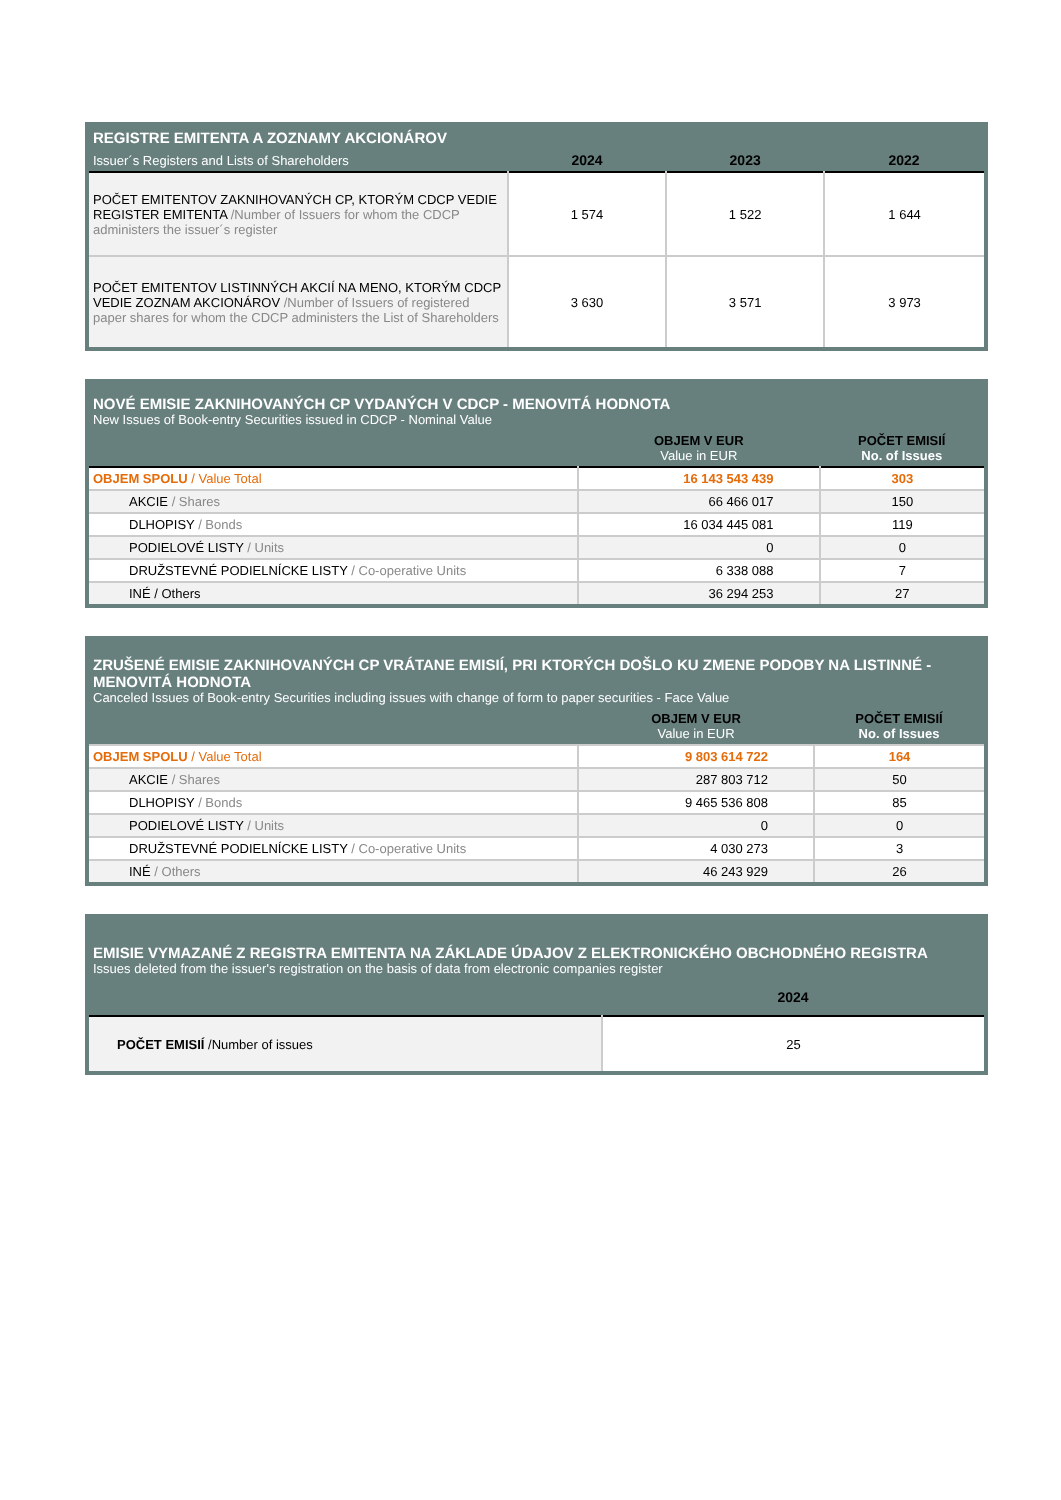| REGISTRE EMITENTA A ZOZNAMY AKCIONÁROV | | | |
| --- | --- | --- | --- |
| Issuer´s Registers and Lists of Shareholders | 2024 | 2023 | 2022 |
| POČET EMITENTOV ZAKNIHOVANÝCH CP, KTORÝM CDCP VEDIE REGISTER EMITENTA /Number of Issuers for whom the CDCP administers the issuer´s register | 1 574 | 1 522 | 1 644 |
| POČET EMITENTOV LISTINNÝCH AKCIÍ NA MENO, KTORÝM CDCP VEDIE ZOZNAM AKCIONÁROV /Number of Issuers of registered paper shares for whom the CDCP administers the List of Shareholders | 3 630 | 3 571 | 3 973 |
| NOVÉ EMISIE ZAKNIHOVANÝCH CP VYDANÝCH V CDCP - MENOVITÁ HODNOTA New Issues of Book-entry Securities issued in CDCP - Nominal Value | | |
| --- | --- | --- |
| | OBJEM V EUR Value in EUR | POČET EMISIÍ No. of Issues |
| OBJEM SPOLU / Value Total | 16 143 543 439 | 303 |
| AKCIE / Shares | 66 466 017 | 150 |
| DLHOPISY / Bonds | 16 034 445 081 | 119 |
| PODIELOVÉ LISTY / Units | 0 | 0 |
| DRUŽSTEVNÉ PODIELNÍCKE LISTY / Co-operative Units | 6 338 088 | 7 |
| INÉ / Others | 36 294 253 | 27 |
| ZRUŠENÉ EMISIE ZAKNIHOVANÝCH CP VRÁTANE EMISIÍ, PRI KTORÝCH DOŠLO KU ZMENE PODOBY NA LISTINNÉ - MENOVITÁ HODNOTA Canceled Issues of Book-entry Securities including issues with change of form to paper securities - Face Value | | |
| --- | --- | --- |
| | OBJEM V EUR Value in EUR | POČET EMISIÍ No. of Issues |
| OBJEM SPOLU / Value Total | 9 803 614 722 | 164 |
| AKCIE / Shares | 287 803 712 | 50 |
| DLHOPISY / Bonds | 9 465 536 808 | 85 |
| PODIELOVÉ LISTY / Units | 0 | 0 |
| DRUŽSTEVNÉ PODIELNÍCKE LISTY / Co-operative Units | 4 030 273 | 3 |
| INÉ / Others | 46 243 929 | 26 |
| EMISIE VYMAZANÉ Z REGISTRA EMITENTA NA ZÁKLADE ÚDAJOV Z ELEKTRONICKÉHO OBCHODNÉHO REGISTRA Issues deleted from the issuer's registration on the basis of data from electronic companies register | |
| --- | --- |
| | 2024 |
| POČET EMISIÍ /Number of issues | 25 |